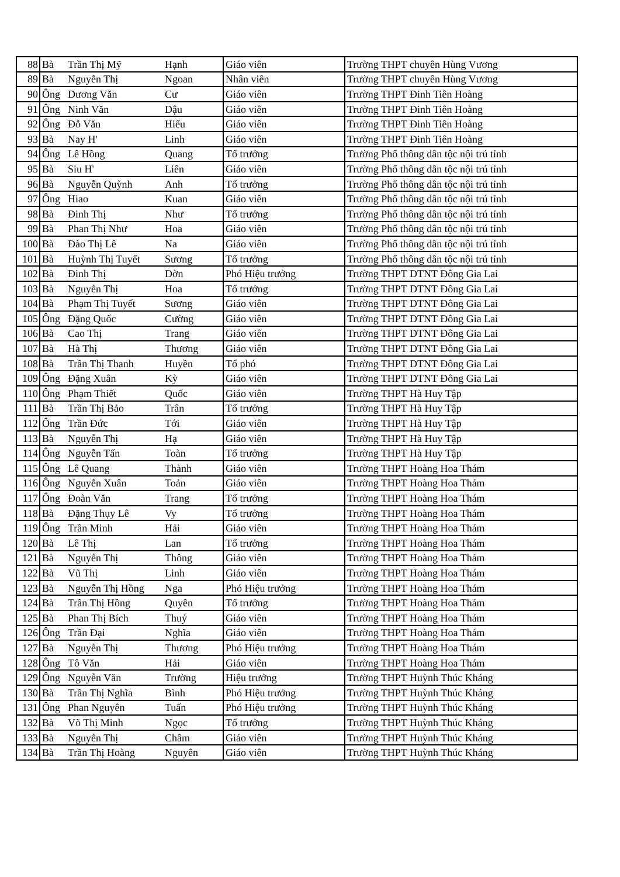| 88 | Bà | Trần Thị Mỹ | Hạnh | Giáo viên | Trường THPT chuyên Hùng Vương |
| 89 | Bà | Nguyễn Thị | Ngoan | Nhân viên | Trường THPT chuyên Hùng Vương |
| 90 | Ông | Dương Văn | Cư | Giáo viên | Trường THPT Đinh Tiên Hoàng |
| 91 | Ông | Ninh Văn | Dậu | Giáo viên | Trường THPT Đinh Tiên Hoàng |
| 92 | Ông | Đỗ Văn | Hiếu | Giáo viên | Trường THPT Đinh Tiên Hoàng |
| 93 | Bà | Nay H' | Linh | Giáo viên | Trường THPT Đinh Tiên Hoàng |
| 94 | Ông | Lê Hồng | Quang | Tổ trưởng | Trường Phổ thông dân tộc nội trú tỉnh |
| 95 | Bà | Siu H' | Liên | Giáo viên | Trường Phổ thông dân tộc nội trú tỉnh |
| 96 | Bà | Nguyễn Quỳnh | Anh | Tổ trưởng | Trường Phổ thông dân tộc nội trú tỉnh |
| 97 | Ông | Hiao | Kuan | Giáo viên | Trường Phổ thông dân tộc nội trú tỉnh |
| 98 | Bà | Đinh Thị | Như | Tổ trưởng | Trường Phổ thông dân tộc nội trú tỉnh |
| 99 | Bà | Phan Thị Như | Hoa | Giáo viên | Trường Phổ thông dân tộc nội trú tỉnh |
| 100 | Bà | Đào Thị Lê | Na | Giáo viên | Trường Phổ thông dân tộc nội trú tỉnh |
| 101 | Bà | Huỳnh Thị Tuyết | Sương | Tổ trưởng | Trường Phổ thông dân tộc nội trú tỉnh |
| 102 | Bà | Đinh Thị | Dờn | Phó Hiệu trưởng | Trường THPT DTNT Đông Gia Lai |
| 103 | Bà | Nguyễn Thị | Hoa | Tổ trưởng | Trường THPT DTNT Đông Gia Lai |
| 104 | Bà | Phạm Thị Tuyết | Sương | Giáo viên | Trường THPT DTNT Đông Gia Lai |
| 105 | Ông | Đặng Quốc | Cường | Giáo viên | Trường THPT DTNT Đông Gia Lai |
| 106 | Bà | Cao Thị | Trang | Giáo viên | Trường THPT DTNT Đông Gia Lai |
| 107 | Bà | Hà Thị | Thương | Giáo viên | Trường THPT DTNT Đông Gia Lai |
| 108 | Bà | Trần Thị Thanh | Huyền | Tổ phó | Trường THPT DTNT Đông Gia Lai |
| 109 | Ông | Đặng Xuân | Kỳ | Giáo viên | Trường THPT DTNT Đông Gia Lai |
| 110 | Ông | Phạm Thiết | Quốc | Giáo viên | Trường THPT Hà Huy Tập |
| 111 | Bà | Trần Thị Bảo | Trân | Tổ trưởng | Trường THPT Hà Huy Tập |
| 112 | Ông | Trần Đức | Tới | Giáo viên | Trường THPT Hà Huy Tập |
| 113 | Bà | Nguyễn Thị | Hạ | Giáo viên | Trường THPT Hà Huy Tập |
| 114 | Ông | Nguyễn Tấn | Toàn | Tổ trưởng | Trường THPT Hà Huy Tập |
| 115 | Ông | Lê Quang | Thành | Giáo viên | Trường THPT Hoàng Hoa Thám |
| 116 | Ông | Nguyễn Xuân | Toản | Giáo viên | Trường THPT Hoàng Hoa Thám |
| 117 | Ông | Đoàn Văn | Trang | Tổ trưởng | Trường THPT Hoàng Hoa Thám |
| 118 | Bà | Đặng Thụy Lê | Vy | Tổ trưởng | Trường THPT Hoàng Hoa Thám |
| 119 | Ông | Trần Minh | Hải | Giáo viên | Trường THPT Hoàng Hoa Thám |
| 120 | Bà | Lê Thị | Lan | Tổ trưởng | Trường THPT Hoàng Hoa Thám |
| 121 | Bà | Nguyễn Thị | Thông | Giáo viên | Trường THPT Hoàng Hoa Thám |
| 122 | Bà | Vũ Thị | Linh | Giáo viên | Trường THPT Hoàng Hoa Thám |
| 123 | Bà | Nguyễn Thị Hồng | Nga | Phó Hiệu trưởng | Trường THPT Hoàng Hoa Thám |
| 124 | Bà | Trần Thị Hồng | Quyên | Tổ trưởng | Trường THPT Hoàng Hoa Thám |
| 125 | Bà | Phan Thị Bích | Thuỷ | Giáo viên | Trường THPT Hoàng Hoa Thám |
| 126 | Ông | Trần Đại | Nghĩa | Giáo viên | Trường THPT Hoàng Hoa Thám |
| 127 | Bà | Nguyễn Thị | Thương | Phó Hiệu trưởng | Trường THPT Hoàng Hoa Thám |
| 128 | Ông | Tô Văn | Hải | Giáo viên | Trường THPT Hoàng Hoa Thám |
| 129 | Ông | Nguyễn Văn | Trường | Hiệu trưởng | Trường THPT Huỳnh Thúc Kháng |
| 130 | Bà | Trần Thị Nghĩa | Bình | Phó Hiệu trưởng | Trường THPT Huỳnh Thúc Kháng |
| 131 | Ông | Phan Nguyên | Tuấn | Phó Hiệu trưởng | Trường THPT Huỳnh Thúc Kháng |
| 132 | Bà | Võ Thị Minh | Ngọc | Tổ trưởng | Trường THPT Huỳnh Thúc Kháng |
| 133 | Bà | Nguyễn Thị | Châm | Giáo viên | Trường THPT Huỳnh Thúc Kháng |
| 134 | Bà | Trần Thị Hoàng | Nguyên | Giáo viên | Trường THPT Huỳnh Thúc Kháng |